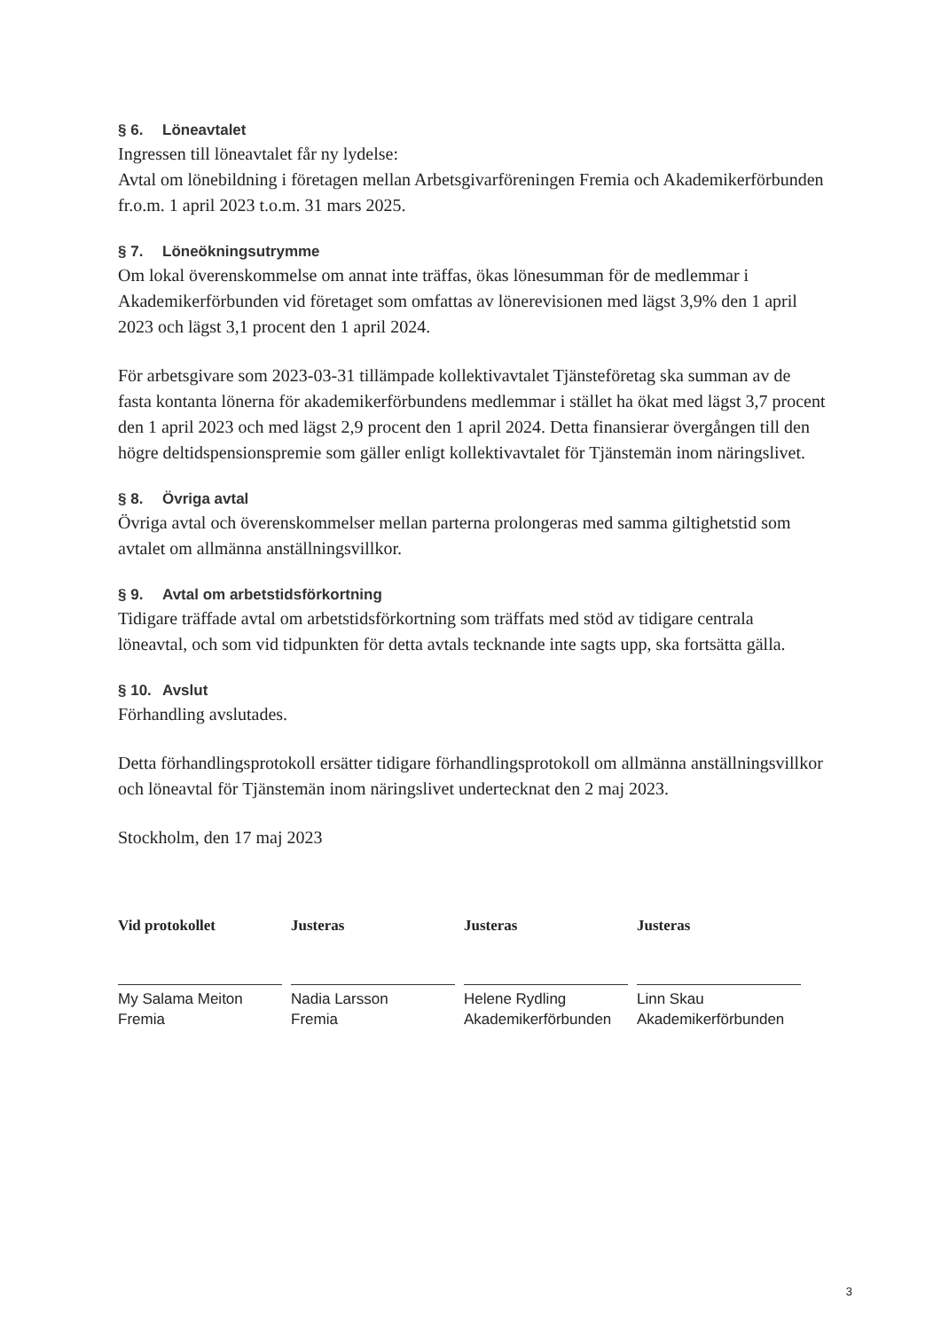§ 6. Löneavtalet
Ingressen till löneavtalet får ny lydelse:
Avtal om lönebildning i företagen mellan Arbetsgivarföreningen Fremia och Akademikerförbunden fr.o.m. 1 april 2023 t.o.m. 31 mars 2025.
§ 7. Löneökningsutrymme
Om lokal överenskommelse om annat inte träffas, ökas lönesumman för de medlemmar i Akademikerförbunden vid företaget som omfattas av lönerevisionen med lägst 3,9% den 1 april 2023 och lägst 3,1 procent den 1 april 2024.
För arbetsgivare som 2023-03-31 tillämpade kollektivavtalet Tjänsteföretag ska summan av de fasta kontanta lönerna för akademikerförbundens medlemmar i stället ha ökat med lägst 3,7 procent den 1 april 2023 och med lägst 2,9 procent den 1 april 2024. Detta finansierar övergången till den högre deltidspensionspremie som gäller enligt kollektivavtalet för Tjänstemän inom näringslivet.
§ 8. Övriga avtal
Övriga avtal och överenskommelser mellan parterna prolongeras med samma giltighetstid som avtalet om allmänna anställningsvillkor.
§ 9. Avtal om arbetstidsförkortning
Tidigare träffade avtal om arbetstidsförkortning som träffats med stöd av tidigare centrala löneavtal, och som vid tidpunkten för detta avtals tecknande inte sagts upp, ska fortsätta gälla.
§ 10. Avslut
Förhandling avslutades.
Detta förhandlingsprotokoll ersätter tidigare förhandlingsprotokoll om allmänna anställningsvillkor och löneavtal för Tjänstemän inom näringslivet undertecknat den 2 maj 2023.
Stockholm, den 17 maj 2023
Vid protokollet
My Salama Meiton
Fremia
Justeras
Nadia Larsson
Fremia
Justeras
Helene Rydling
Akademikerförbunden
Justeras
Linn Skau
Akademikerförbunden
3